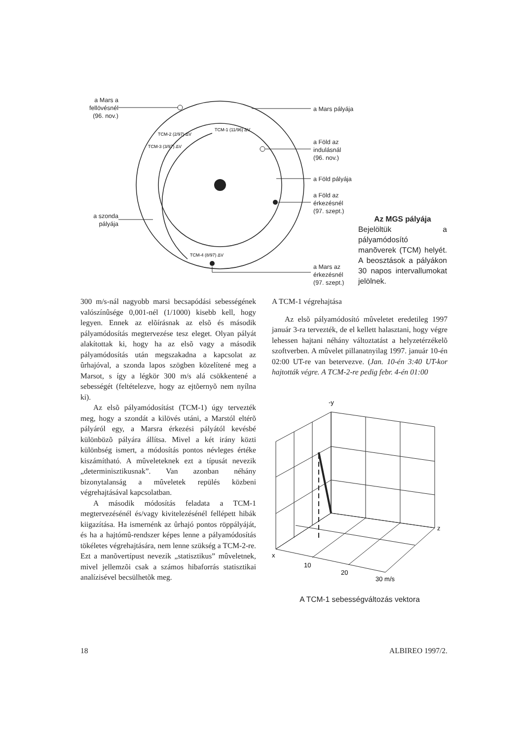TCM-1 (11/96) ΔV
TCM-2 (2/97) ΔV
TCM-3 (3/97) ΔV
TCM-4 (8/97) ΔV
a Mars a fellövésnél (96. nov.)
a Mars pályája
a Föld az
indulásnál
(96. nov.)
a Föld pályája
a Föld az
érkezésnél
(97. szept.)
a szonda pályája
a Mars az
érkezésnél
(97. szept.)
Az MGS pályája
Bejelöltük a pályamódosító manõverek (TCM) helyét. A beosztások a pályákon 30 napos intervallumokat jelölnek.
300 m/s-nál nagyobb marsi becsapódási sebességének valószínûsége 0,001-nél (1/1000) kisebb kell, hogy legyen. Ennek az elõírásnak az elsõ és második pályamódosítás megtervezése tesz eleget. Olyan pályát alakítottak ki, hogy ha az elsõ vagy a második pályamódosítás után megszakadna a kapcsolat az ûrhajóval, a szonda lapos szögben közelítené meg a Marsot, s így a légkör 300 m/s alá csökkentené a sebességét (feltételezve, hogy az ejtõernyõ nem nyílna ki).
Az elsõ pályamódosítást (TCM-1) úgy tervezték meg, hogy a szondát a kilövés utáni, a Marstól eltérõ pályáról egy, a Marsra érkezési pályától kevésbé különbözõ pályára állítsa. Mivel a két irány közti különbség ismert, a módosítás pontos névleges értéke kiszámítható. A mûveleteknek ezt a típusát nevezik „determinisztikusnak”. Van azonban néhány bizonytalanság a mûveletek repülés közbeni végrehajtásával kapcsolatban.
A második módosítás feladata a TCM-1 megtervezésénél és/vagy kivitelezésénél fellépett hibák kiigazítása. Ha ismernénk az ûrhajó pontos röppályáját, és ha a hajtómû-rendszer képes lenne a pályamódosítás tökéletes végrehajtására, nem lenne szükség a TCM-2-re. Ezt a manõvertípust nevezik „statisztikus” mûveletnek, mivel jellemzõi csak a számos hibaforrás statisztikai analízisével becsülhetõk meg.
A TCM-1 végrehajtása
Az elsõ pályamódosító mûveletet eredetileg 1997 január 3-ra tervezték, de el kellett halasztani, hogy végre lehessen hajtani néhány változtatást a helyzetérzékelõ szoftverben. A mûvelet pillanatnyilag 1997. január 10-én 02:00 UT-re van betervezve. (Jan. 10-én 3:40 UT-kor hajtották végre. A TCM-2-re pedig febr. 4-én 01:00
-y
z
x
10
20
30 m/s
A TCM-1 sebességváltozás vektora
18 ALBIREO 1997/2.